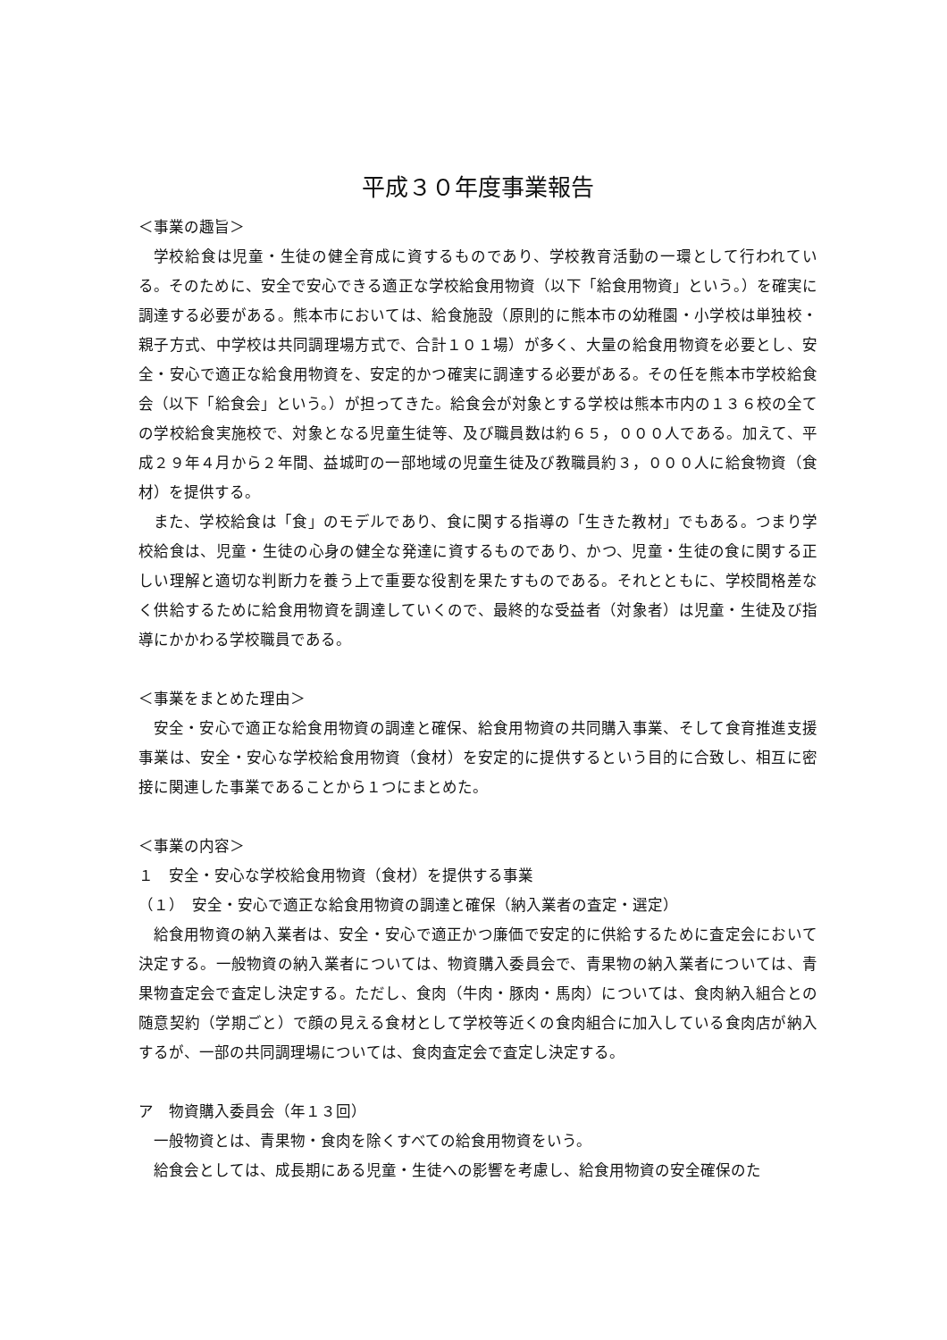平成３０年度事業報告
＜事業の趣旨＞
学校給食は児童・生徒の健全育成に資するものであり、学校教育活動の一環として行われている。そのために、安全で安心できる適正な学校給食用物資（以下「給食用物資」という。）を確実に調達する必要がある。熊本市においては、給食施設（原則的に熊本市の幼稚園・小学校は単独校・親子方式、中学校は共同調理場方式で、合計１０１場）が多く、大量の給食用物資を必要とし、安全・安心で適正な給食用物資を、安定的かつ確実に調達する必要がある。その任を熊本市学校給食会（以下「給食会」という。）が担ってきた。給食会が対象とする学校は熊本市内の１３６校の全ての学校給食実施校で、対象となる児童生徒等、及び職員数は約６５，０００人である。加えて、平成２９年４月から２年間、益城町の一部地域の児童生徒及び教職員約３，０００人に給食物資（食材）を提供する。
また、学校給食は「食」のモデルであり、食に関する指導の「生きた教材」でもある。つまり学校給食は、児童・生徒の心身の健全な発達に資するものであり、かつ、児童・生徒の食に関する正しい理解と適切な判断力を養う上で重要な役割を果たすものである。それとともに、学校間格差なく供給するために給食用物資を調達していくので、最終的な受益者（対象者）は児童・生徒及び指導にかかわる学校職員である。
＜事業をまとめた理由＞
安全・安心で適正な給食用物資の調達と確保、給食用物資の共同購入事業、そして食育推進支援事業は、安全・安心な学校給食用物資（食材）を安定的に提供するという目的に合致し、相互に密接に関連した事業であることから１つにまとめた。
＜事業の内容＞
１　安全・安心な学校給食用物資（食材）を提供する事業
（１）　安全・安心で適正な給食用物資の調達と確保（納入業者の査定・選定）
給食用物資の納入業者は、安全・安心で適正かつ廉価で安定的に供給するために査定会において決定する。一般物資の納入業者については、物資購入委員会で、青果物の納入業者については、青果物査定会で査定し決定する。ただし、食肉（牛肉・豚肉・馬肉）については、食肉納入組合との随意契約（学期ごと）で顔の見える食材として学校等近くの食肉組合に加入している食肉店が納入するが、一部の共同調理場については、食肉査定会で査定し決定する。
ア　物資購入委員会（年１３回）
一般物資とは、青果物・食肉を除くすべての給食用物資をいう。
給食会としては、成長期にある児童・生徒への影響を考慮し、給食用物資の安全確保のた